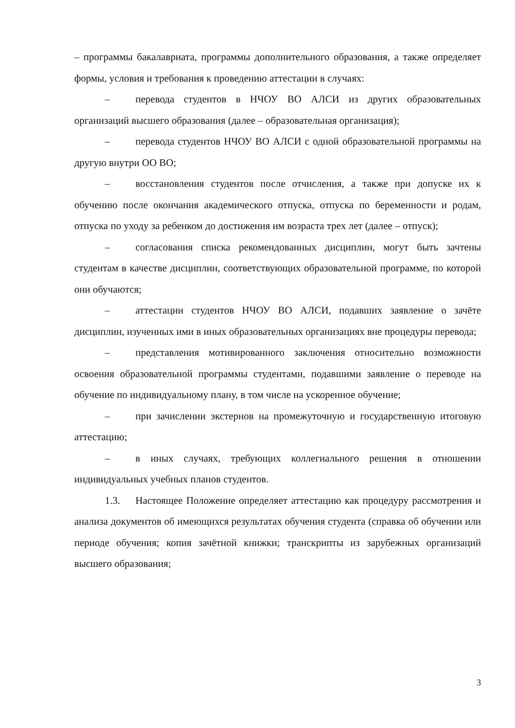– программы бакалавриата, программы дополнительного образования, а также определяет формы, условия и требования к проведению аттестации в случаях:
– перевода студентов в НЧОУ ВО АЛСИ из других образовательных организаций высшего образования (далее – образовательная организация);
– перевода студентов НЧОУ ВО АЛСИ с одной образовательной программы на другую внутри ОО ВО;
– восстановления студентов после отчисления, а также при допуске их к обучению после окончания академического отпуска, отпуска по беременности и родам, отпуска по уходу за ребенком до достижения им возраста трех лет (далее – отпуск);
– согласования списка рекомендованных дисциплин, могут быть зачтены студентам в качестве дисциплин, соответствующих образовательной программе, по которой они обучаются;
– аттестации студентов НЧОУ ВО АЛСИ, подавших заявление о зачёте дисциплин, изученных ими в иных образовательных организациях вне процедуры перевода;
– представления мотивированного заключения относительно возможности освоения образовательной программы студентами, подавшими заявление о переводе на обучение по индивидуальному плану, в том числе на ускоренное обучение;
– при зачислении экстернов на промежуточную и государственную итоговую аттестацию;
– в иных случаях, требующих коллегиального решения в отношении индивидуальных учебных планов студентов.
1.3. Настоящее Положение определяет аттестацию как процедуру рассмотрения и анализа документов об имеющихся результатах обучения студента (справка об обучении или периоде обучения; копия зачётной книжки; транскрипты из зарубежных организаций высшего образования;
3